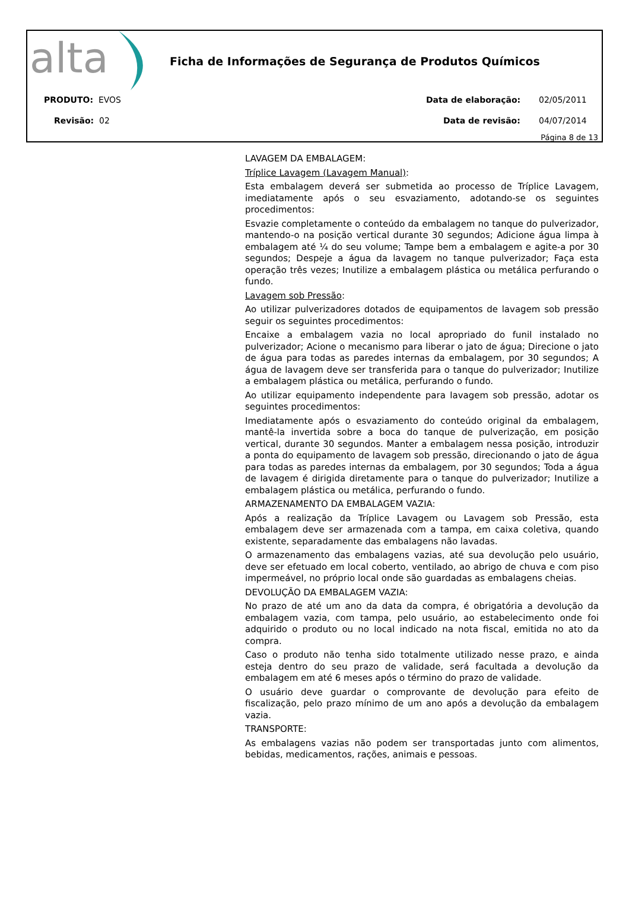alta
Ficha de Informações de Segurança de Produtos Químicos
PRODUTO: EVOS Data de elaboração: 02/05/2011
Revisão: 02 Data de revisão: 04/07/2014
Página 8 de 13
LAVAGEM DA EMBALAGEM:
Tríplice Lavagem (Lavagem Manual):
Esta embalagem deverá ser submetida ao processo de Tríplice Lavagem, imediatamente após o seu esvaziamento, adotando-se os seguintes procedimentos:
Esvazie completamente o conteúdo da embalagem no tanque do pulverizador, mantendo-o na posição vertical durante 30 segundos; Adicione água limpa à embalagem até ¼ do seu volume; Tampe bem a embalagem e agite-a por 30 segundos; Despeje a água da lavagem no tanque pulverizador; Faça esta operação três vezes; Inutilize a embalagem plástica ou metálica perfurando o fundo.
Lavagem sob Pressão:
Ao utilizar pulverizadores dotados de equipamentos de lavagem sob pressão seguir os seguintes procedimentos:
Encaixe a embalagem vazia no local apropriado do funil instalado no pulverizador; Acione o mecanismo para liberar o jato de água; Direcione o jato de água para todas as paredes internas da embalagem, por 30 segundos; A água de lavagem deve ser transferida para o tanque do pulverizador; Inutilize a embalagem plástica ou metálica, perfurando o fundo.
Ao utilizar equipamento independente para lavagem sob pressão, adotar os seguintes procedimentos:
Imediatamente após o esvaziamento do conteúdo original da embalagem, mantê-la invertida sobre a boca do tanque de pulverização, em posição vertical, durante 30 segundos. Manter a embalagem nessa posição, introduzir a ponta do equipamento de lavagem sob pressão, direcionando o jato de água para todas as paredes internas da embalagem, por 30 segundos; Toda a água de lavagem é dirigida diretamente para o tanque do pulverizador; Inutilize a embalagem plástica ou metálica, perfurando o fundo.
ARMAZENAMENTO DA EMBALAGEM VAZIA:
Após a realização da Tríplice Lavagem ou Lavagem sob Pressão, esta embalagem deve ser armazenada com a tampa, em caixa coletiva, quando existente, separadamente das embalagens não lavadas.
O armazenamento das embalagens vazias, até sua devolução pelo usuário, deve ser efetuado em local coberto, ventilado, ao abrigo de chuva e com piso impermeável, no próprio local onde são guardadas as embalagens cheias.
DEVOLUÇÃO DA EMBALAGEM VAZIA:
No prazo de até um ano da data da compra, é obrigatória a devolução da embalagem vazia, com tampa, pelo usuário, ao estabelecimento onde foi adquirido o produto ou no local indicado na nota fiscal, emitida no ato da compra.
Caso o produto não tenha sido totalmente utilizado nesse prazo, e ainda esteja dentro do seu prazo de validade, será facultada a devolução da embalagem em até 6 meses após o término do prazo de validade.
O usuário deve guardar o comprovante de devolução para efeito de fiscalização, pelo prazo mínimo de um ano após a devolução da embalagem vazia.
TRANSPORTE:
As embalagens vazias não podem ser transportadas junto com alimentos, bebidas, medicamentos, rações, animais e pessoas.